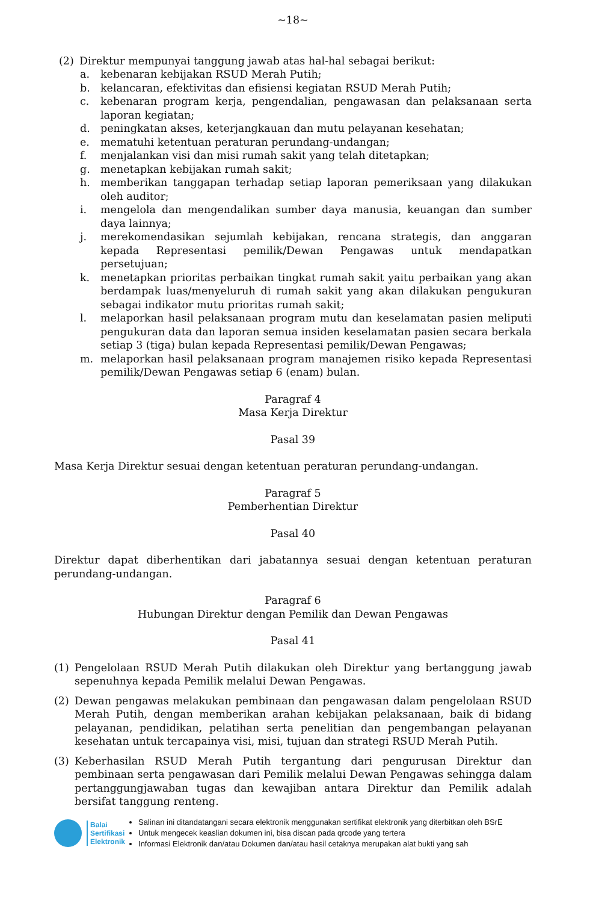~18~
(2) Direktur mempunyai tanggung jawab atas hal-hal sebagai berikut:
a. kebenaran kebijakan RSUD Merah Putih;
b. kelancaran, efektivitas dan efisiensi kegiatan RSUD Merah Putih;
c. kebenaran program kerja, pengendalian, pengawasan dan pelaksanaan serta laporan kegiatan;
d. peningkatan akses, keterjangkauan dan mutu pelayanan kesehatan;
e. mematuhi ketentuan peraturan perundang-undangan;
f. menjalankan visi dan misi rumah sakit yang telah ditetapkan;
g. menetapkan kebijakan rumah sakit;
h. memberikan tanggapan terhadap setiap laporan pemeriksaan yang dilakukan oleh auditor;
i. mengelola dan mengendalikan sumber daya manusia, keuangan dan sumber daya lainnya;
j. merekomendasikan sejumlah kebijakan, rencana strategis, dan anggaran kepada Representasi pemilik/Dewan Pengawas untuk mendapatkan persetujuan;
k. menetapkan prioritas perbaikan tingkat rumah sakit yaitu perbaikan yang akan berdampak luas/menyeluruh di rumah sakit yang akan dilakukan pengukuran sebagai indikator mutu prioritas rumah sakit;
l. melaporkan hasil pelaksanaan program mutu dan keselamatan pasien meliputi pengukuran data dan laporan semua insiden keselamatan pasien secara berkala setiap 3 (tiga) bulan kepada Representasi pemilik/Dewan Pengawas;
m. melaporkan hasil pelaksanaan program manajemen risiko kepada Representasi pemilik/Dewan Pengawas setiap 6 (enam) bulan.
Paragraf 4
Masa Kerja Direktur
Pasal 39
Masa Kerja Direktur sesuai dengan ketentuan peraturan perundang-undangan.
Paragraf 5
Pemberhentian Direktur
Pasal 40
Direktur dapat diberhentikan dari jabatannya sesuai dengan ketentuan peraturan perundang-undangan.
Paragraf 6
Hubungan Direktur dengan Pemilik dan Dewan Pengawas
Pasal 41
(1) Pengelolaan RSUD Merah Putih dilakukan oleh Direktur yang bertanggung jawab sepenuhnya kepada Pemilik melalui Dewan Pengawas.
(2) Dewan pengawas melakukan pembinaan dan pengawasan dalam pengelolaan RSUD Merah Putih, dengan memberikan arahan kebijakan pelaksanaan, baik di bidang pelayanan, pendidikan, pelatihan serta penelitian dan pengembangan pelayanan kesehatan untuk tercapainya visi, misi, tujuan dan strategi RSUD Merah Putih.
(3) Keberhasilan RSUD Merah Putih tergantung dari pengurusan Direktur dan pembinaan serta pengawasan dari Pemilik melalui Dewan Pengawas sehingga dalam pertanggungjawaban tugas dan kewajiban antara Direktur dan Pemilik adalah bersifat tanggung renteng.
Balai
Sertifikasi
Elektronik
Salinan ini ditandatangani secara elektronik menggunakan sertifikat elektronik yang diterbitkan oleh BSrE
Untuk mengecek keaslian dokumen ini, bisa discan pada qrcode yang tertera
Informasi Elektronik dan/atau Dokumen dan/atau hasil cetaknya merupakan alat bukti yang sah